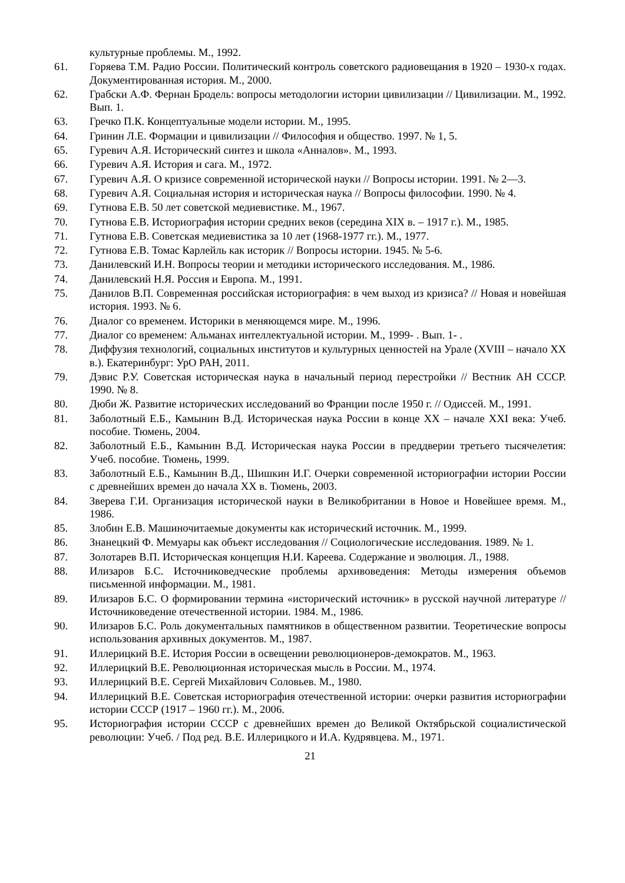культурные проблемы. М., 1992.
61. Горяева Т.М. Радио России. Политический контроль советского радиовещания в 1920 – 1930-х годах. Документированная история. М., 2000.
62. Грабски А.Ф. Фернан Бродель: вопросы методологии истории цивилизации // Цивилизации. М., 1992. Вып. 1.
63. Гречко П.К. Концептуальные модели истории. М., 1995.
64. Гринин Л.Е. Формации и цивилизации // Философия и общество. 1997. № 1, 5.
65. Гуревич А.Я. Исторический синтез и школа «Анналов». М., 1993.
66. Гуревич А.Я. История и сага. М., 1972.
67. Гуревич А.Я. О кризисе современной исторической науки // Вопросы истории. 1991. № 2—3.
68. Гуревич А.Я. Социальная история и историческая наука // Вопросы философии. 1990. № 4.
69. Гутнова Е.В. 50 лет советской медиевистике. М., 1967.
70. Гутнова Е.В. Историография истории средних веков (середина XIX в. – 1917 г.). М., 1985.
71. Гутнова Е.В. Советская медиевистика за 10 лет (1968-1977 гг.). М., 1977.
72. Гутнова Е.В. Томас Карлейль как историк // Вопросы истории. 1945. № 5-6.
73. Данилевский И.Н. Вопросы теории и методики исторического исследования. М., 1986.
74. Данилевский Н.Я. Россия и Европа. М., 1991.
75. Данилов В.П. Современная российская историография: в чем выход из кризиса? // Новая и новейшая история. 1993. № 6.
76. Диалог со временем. Историки в меняющемся мире. М., 1996.
77. Диалог со временем: Альманах интеллектуальной истории. М., 1999- . Вып. 1- .
78. Диффузия технологий, социальных институтов и культурных ценностей на Урале (XVIII – начало XX в.). Екатеринбург: УрО РАН, 2011.
79. Дэвис Р.У. Советская историческая наука в начальный период перестройки // Вестник АН СССР. 1990. № 8.
80. Дюби Ж. Развитие исторических исследований во Франции после 1950 г. // Одиссей. М., 1991.
81. Заболотный Е.Б., Камынин В.Д. Историческая наука России в конце XX – начале XXI века: Учеб. пособие. Тюмень, 2004.
82. Заболотный Е.Б., Камынин В.Д. Историческая наука России в преддверии третьего тысячелетия: Учеб. пособие. Тюмень, 1999.
83. Заболотный Е.Б., Камынин В.Д., Шишкин И.Г. Очерки современной историографии истории России с древнейших времен до начала XX в. Тюмень, 2003.
84. Зверева Г.И. Организация исторической науки в Великобритании в Новое и Новейшее время. М., 1986.
85. Злобин Е.В. Машиночитаемые документы как исторический источник. М., 1999.
86. Знанецкий Ф. Мемуары как объект исследования // Социологические исследования. 1989. № 1.
87. Золотарев В.П. Историческая концепция Н.И. Кареева. Содержание и эволюция. Л., 1988.
88. Илизаров Б.С. Источниковедческие проблемы архивоведения: Методы измерения объемов письменной информации. М., 1981.
89. Илизаров Б.С. О формировании термина «исторический источник» в русской научной литературе // Источниковедение отечественной истории. 1984. М., 1986.
90. Илизаров Б.С. Роль документальных памятников в общественном развитии. Теоретические вопросы использования архивных документов. М., 1987.
91. Иллерицкий В.Е. История России в освещении революционеров-демократов. М., 1963.
92. Иллерицкий В.Е. Революционная историческая мысль в России. М., 1974.
93. Иллерицкий В.Е. Сергей Михайлович Соловьев. М., 1980.
94. Иллерицкий В.Е. Советская историография отечественной истории: очерки развития историографии истории СССР (1917 – 1960 гг.). М., 2006.
95. Историография истории СССР с древнейших времен до Великой Октябрьской социалистической революции: Учеб. / Под ред. В.Е. Иллерицкого и И.А. Кудрявцева. М., 1971.
21